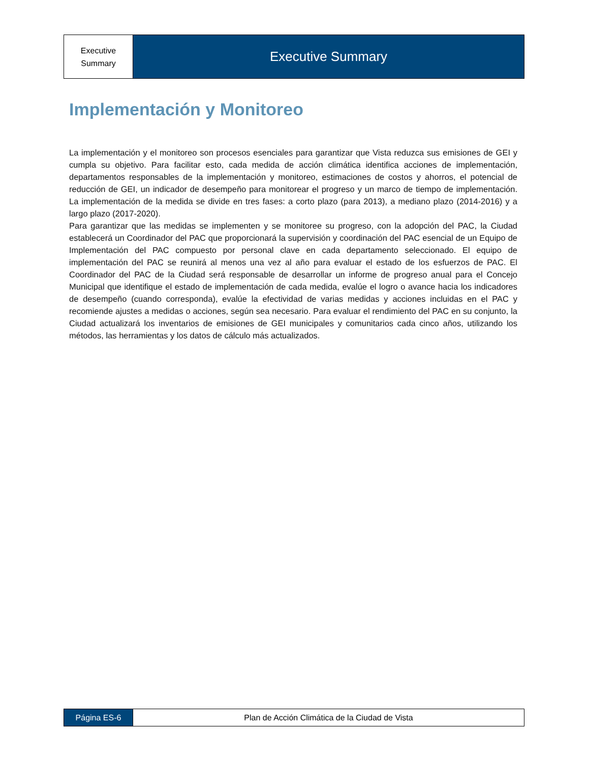Executive
Summary
Executive Summary
Implementación y Monitoreo
La implementación y el monitoreo son procesos esenciales para garantizar que Vista reduzca sus emisiones de GEI y cumpla su objetivo. Para facilitar esto, cada medida de acción climática identifica acciones de implementación, departamentos responsables de la implementación y monitoreo, estimaciones de costos y ahorros, el potencial de reducción de GEI, un indicador de desempeño para monitorear el progreso y un marco de tiempo de implementación. La implementación de la medida se divide en tres fases: a corto plazo (para 2013), a mediano plazo (2014-2016) y a largo plazo (2017-2020).
Para garantizar que las medidas se implementen y se monitoree su progreso, con la adopción del PAC, la Ciudad establecerá un Coordinador del PAC que proporcionará la supervisión y coordinación del PAC esencial de un Equipo de Implementación del PAC compuesto por personal clave en cada departamento seleccionado. El equipo de implementación del PAC se reunirá al menos una vez al año para evaluar el estado de los esfuerzos de PAC. El Coordinador del PAC de la Ciudad será responsable de desarrollar un informe de progreso anual para el Concejo Municipal que identifique el estado de implementación de cada medida, evalúe el logro o avance hacia los indicadores de desempeño (cuando corresponda), evalúe la efectividad de varias medidas y acciones incluidas en el PAC y recomiende ajustes a medidas o acciones, según sea necesario. Para evaluar el rendimiento del PAC en su conjunto, la Ciudad actualizará los inventarios de emisiones de GEI municipales y comunitarios cada cinco años, utilizando los métodos, las herramientas y los datos de cálculo más actualizados.
Página ES-6 Plan de Acción Climática de la Ciudad de Vista